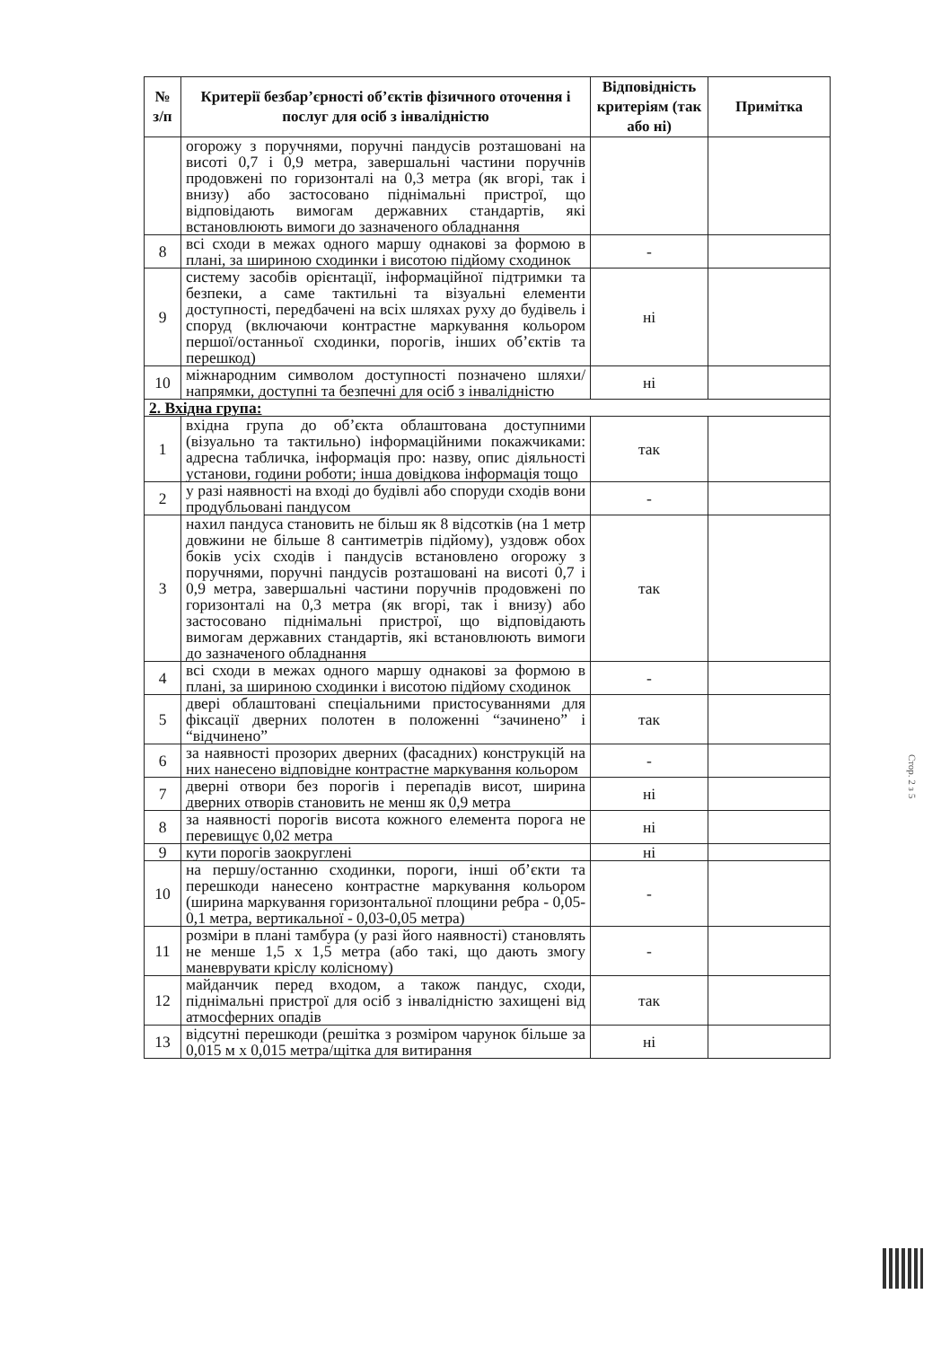| № з/п | Критерії безбар’єрності об’єктів фізичного оточення і послуг для осіб з інвалідністю | Відповідність критеріям (так або ні) | Примітка |
| --- | --- | --- | --- |
| | огорожу з поручнями, поручні пандусів розташовані на висоті 0,7 і 0,9 метра, завершальні частини поручнів продовжені по горизонталі на 0,3 метра (як вгорі, так і внизу) або застосовано піднімальні пристрої, що відповідають вимогам державних стандартів, які встановлюють вимоги до зазначеного обладнання | | |
| 8 | всі сходи в межах одного маршу однакові за формою в плані, за шириною сходинки і висотою підйому сходинок | - | |
| 9 | систему засобів орієнтації, інформаційної підтримки та безпеки, а саме тактильні та візуальні елементи доступності, передбачені на всіх шляхах руху до будівель і споруд (включаючи контрастне маркування кольором першої/останньої сходинки, порогів, інших об’єктів та перешкод) | ні | |
| 10 | міжнародним символом доступності позначено шляхи/напрямки, доступні та безпечні для осіб з інвалідністю | ні | |
| 2. Вхідна група: | | | |
| 1 | вхідна група до об’єкта облаштована доступними (візуально та тактильно) інформаційними покажчиками: адресна табличка, інформація про: назву, опис діяльності установи, години роботи; інша довідкова інформація тощо | так | |
| 2 | у разі наявності на вході до будівлі або споруди сходів вони продубльовані пандусом | - | |
| 3 | нахил пандуса становить не більш як 8 відсотків (на 1 метр довжини не більше 8 сантиметрів підйому), уздовж обох боків усіх сходів і пандусів встановлено огорожу з поручнями, поручні пандусів розташовані на висоті 0,7 і 0,9 метра, завершальні частини поручнів продовжені по горизонталі на 0,3 метра (як вгорі, так і внизу) або застосовано піднімальні пристрої, що відповідають вимогам державних стандартів, які встановлюють вимоги до зазначеного обладнання | так | |
| 4 | всі сходи в межах одного маршу однакові за формою в плані, за шириною сходинки і висотою підйому сходинок | - | |
| 5 | двері облаштовані спеціальними пристосуваннями для фіксації дверних полотен в положенні “зачинено” і “відчинено” | так | |
| 6 | за наявності прозорих дверних (фасадних) конструкцій на них нанесено відповідне контрастне маркування кольором | - | |
| 7 | дверні отвори без порогів і перепадів висот, ширина дверних отворів становить не менш як 0,9 метра | ні | |
| 8 | за наявності порогів висота кожного елемента порога не перевищує 0,02 метра | ні | |
| 9 | кути порогів заокруглені | ні | |
| 10 | на першу/останню сходинки, пороги, інші об’єкти та перешкоди нанесено контрастне маркування кольором (ширина маркування горизонтальної площини ребра - 0,05-0,1 метра, вертикальної - 0,03-0,05 метра) | - | |
| 11 | розміри в плані тамбура (у разі його наявності) становлять не менше 1,5 х 1,5 метра (або такі, що дають змогу маневрувати кріслу колісному) | - | |
| 12 | майданчик перед входом, а також пандус, сходи, піднімальні пристрої для осіб з інвалідністю захищені від атмосферних опадів | так | |
| 13 | відсутні перешкоди (решітка з розміром чарунок більше за 0,015 м х 0,015 метра/щітка для витирання | ні | |
Стор. 2 з 5